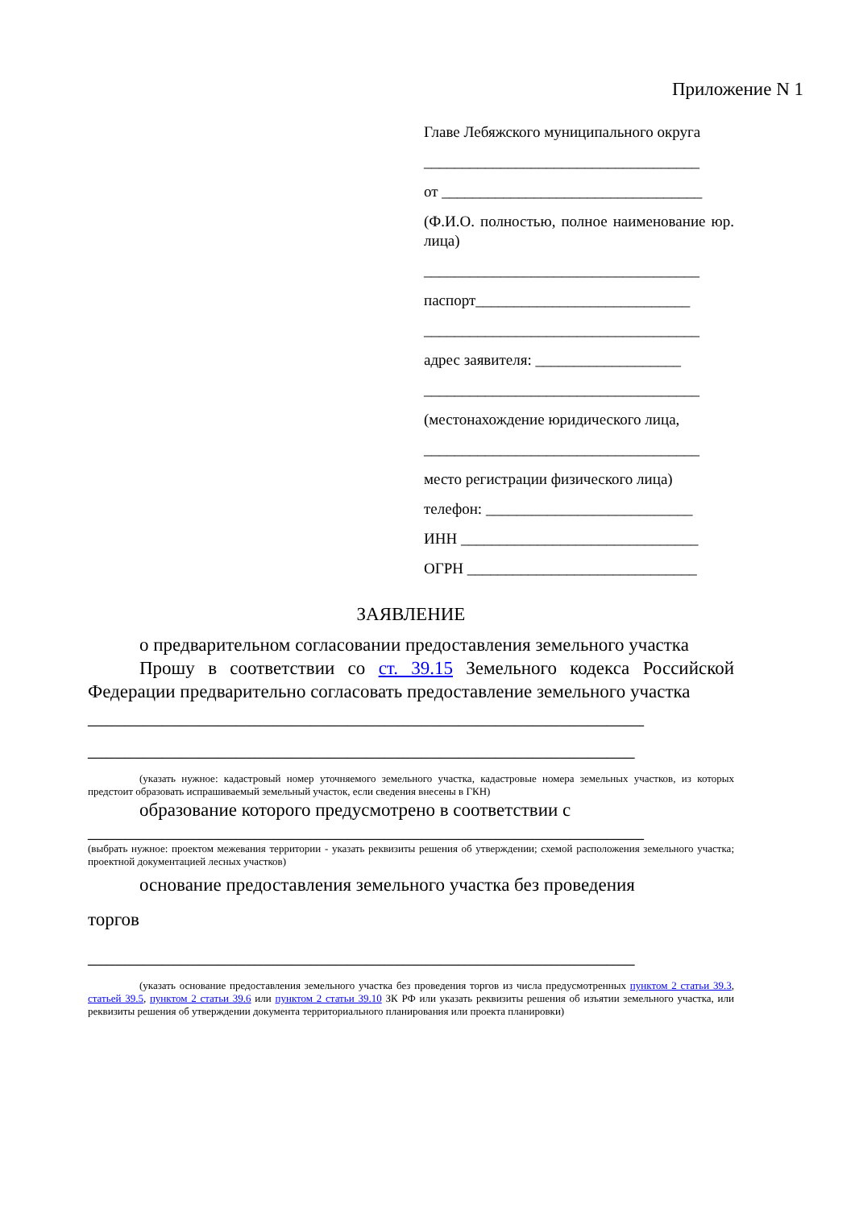Приложение N 1
Главе Лебяжского муниципального округа
____________________________________
от __________________________________
(Ф.И.О. полностью, полное наименование юр. лица)
____________________________________
паспорт____________________________
____________________________________
адрес заявителя: ___________________
____________________________________
(местонахождение юридического лица,
____________________________________
место регистрации физического лица)
телефон: ___________________________
ИНН _______________________________
ОГРН ______________________________
ЗАЯВЛЕНИЕ
о предварительном согласовании предоставления земельного участка
Прошу в соответствии со ст. 39.15 Земельного кодекса Российской Федерации предварительно согласовать предоставление земельного участка
____________________________________________________________
___________________________________________________________
(указать нужное: кадастровый номер уточняемого земельного участка, кадастровые номера земельных участков, из которых предстоит образовать испрашиваемый земельный участок, если сведения внесены в ГКН)
образование которого предусмотрено в соответствии с
____________________________________________________________
(выбрать нужное: проектом межевания территории - указать реквизиты решения об утверждении; схемой расположения земельного участка; проектной документацией лесных участков)
основание предоставления земельного участка без проведения
торгов
___________________________________________________________
(указать основание предоставления земельного участка без проведения торгов из числа предусмотренных пунктом 2 статьи 39.3, статьей 39.5, пунктом 2 статьи 39.6 или пунктом 2 статьи 39.10 ЗК РФ или указать реквизиты решения об изъятии земельного участка, или реквизиты решения об утверждении документа территориального планирования или проекта планировки)